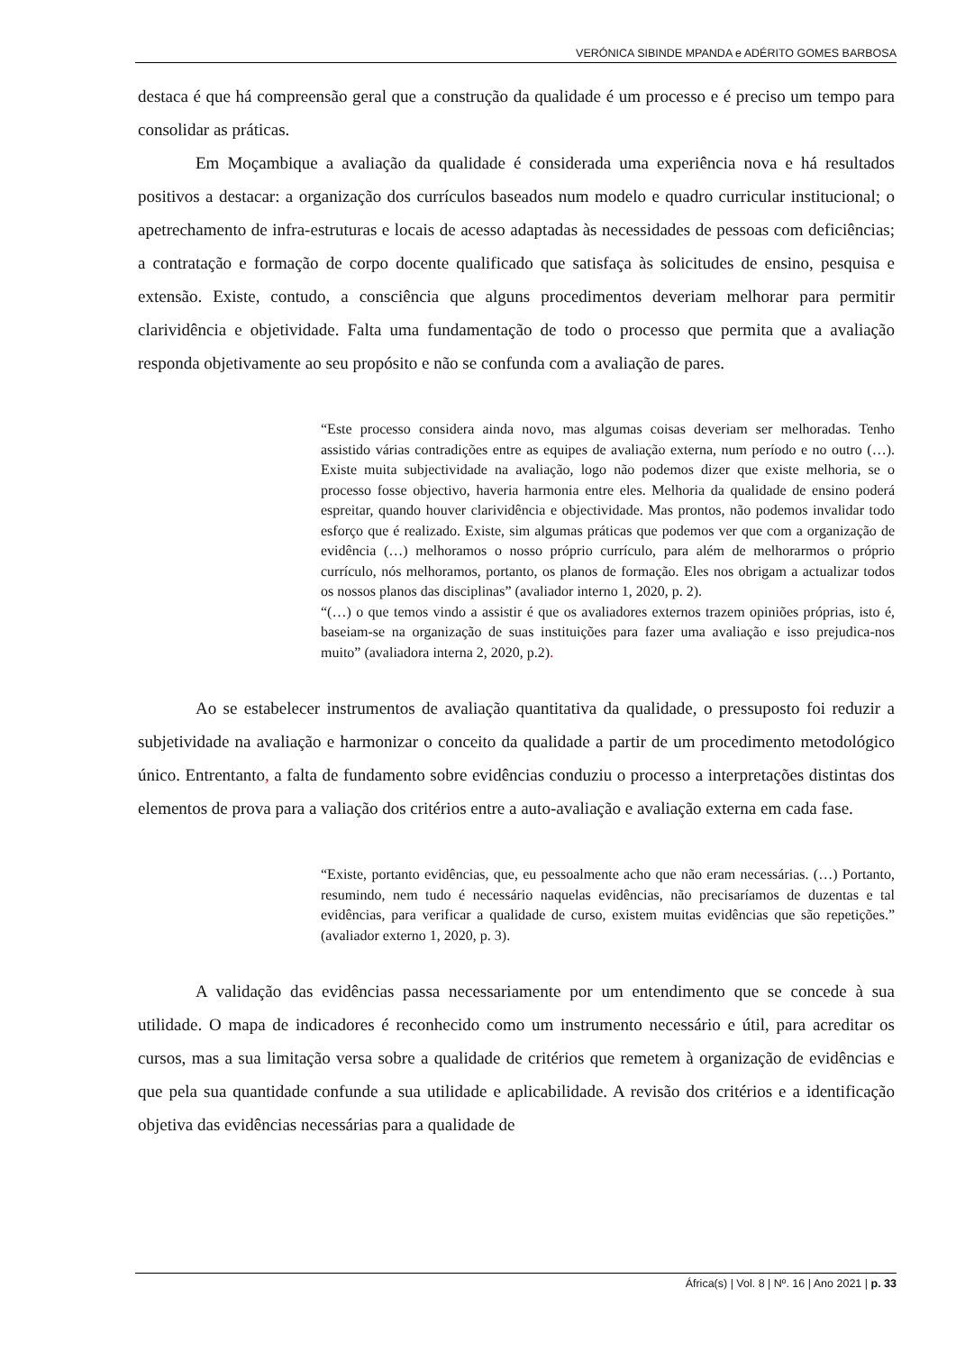VERÓNICA SIBINDE MPANDA e ADÉRITO GOMES BARBOSA
destaca é que há compreensão geral que a construção da qualidade é um processo e é preciso um tempo para consolidar as práticas.
Em Moçambique a avaliação da qualidade é considerada uma experiência nova e há resultados positivos a destacar: a organização dos currículos baseados num modelo e quadro curricular institucional; o apetrechamento de infra-estruturas e locais de acesso adaptadas às necessidades de pessoas com deficiências; a contratação e formação de corpo docente qualificado que satisfaça às solicitudes de ensino, pesquisa e extensão. Existe, contudo, a consciência que alguns procedimentos deveriam melhorar para permitir clarividência e objetividade. Falta uma fundamentação de todo o processo que permita que a avaliação responda objetivamente ao seu propósito e não se confunda com a avaliação de pares.
“Este processo considera ainda novo, mas algumas coisas deveriam ser melhoradas. Tenho assistido várias contradições entre as equipes de avaliação externa, num período e no outro (…). Existe muita subjectividade na avaliação, logo não podemos dizer que existe melhoria, se o processo fosse objectivo, haveria harmonia entre eles. Melhoria da qualidade de ensino poderá espreitar, quando houver clarividência e objectividade. Mas prontos, não podemos invalidar todo esforço que é realizado. Existe, sim algumas práticas que podemos ver que com a organização de evidência (…) melhoramos o nosso próprio currículo, para além de melhorarmos o próprio currículo, nós melhoramos, portanto, os planos de formação. Eles nos obrigam a actualizar todos os nossos planos das disciplinas” (avaliador interno 1, 2020, p. 2).
“(…) o que temos vindo a assistir é que os avaliadores externos trazem opiniões próprias, isto é, baseiam-se na organização de suas instituições para fazer uma avaliação e isso prejudica-nos muito” (avaliadora interna 2, 2020, p.2).
Ao se estabelecer instrumentos de avaliação quantitativa da qualidade, o pressuposto foi reduzir a subjetividade na avaliação e harmonizar o conceito da qualidade a partir de um procedimento metodológico único. Entrentanto, a falta de fundamento sobre evidências conduziu o processo a interpretações distintas dos elementos de prova para a valiação dos critérios entre a auto-avaliação e avaliação externa em cada fase.
“Existe, portanto evidências, que, eu pessoalmente acho que não eram necessárias. (…) Portanto, resumindo, nem tudo é necessário naquelas evidências, não precisaríamos de duzentas e tal evidências, para verificar a qualidade de curso, existem muitas evidências que são repetições.” (avaliador externo 1, 2020, p. 3).
A validação das evidências passa necessariamente por um entendimento que se concede à sua utilidade. O mapa de indicadores é reconhecido como um instrumento necessário e útil, para acreditar os cursos, mas a sua limitação versa sobre a qualidade de critérios que remetem à organização de evidências e que pela sua quantidade confunde a sua utilidade e aplicabilidade. A revisão dos critérios e a identificação objetiva das evidências necessárias para a qualidade de
África(s) | Vol. 8 | Nº. 16 | Ano 2021 | p. 33